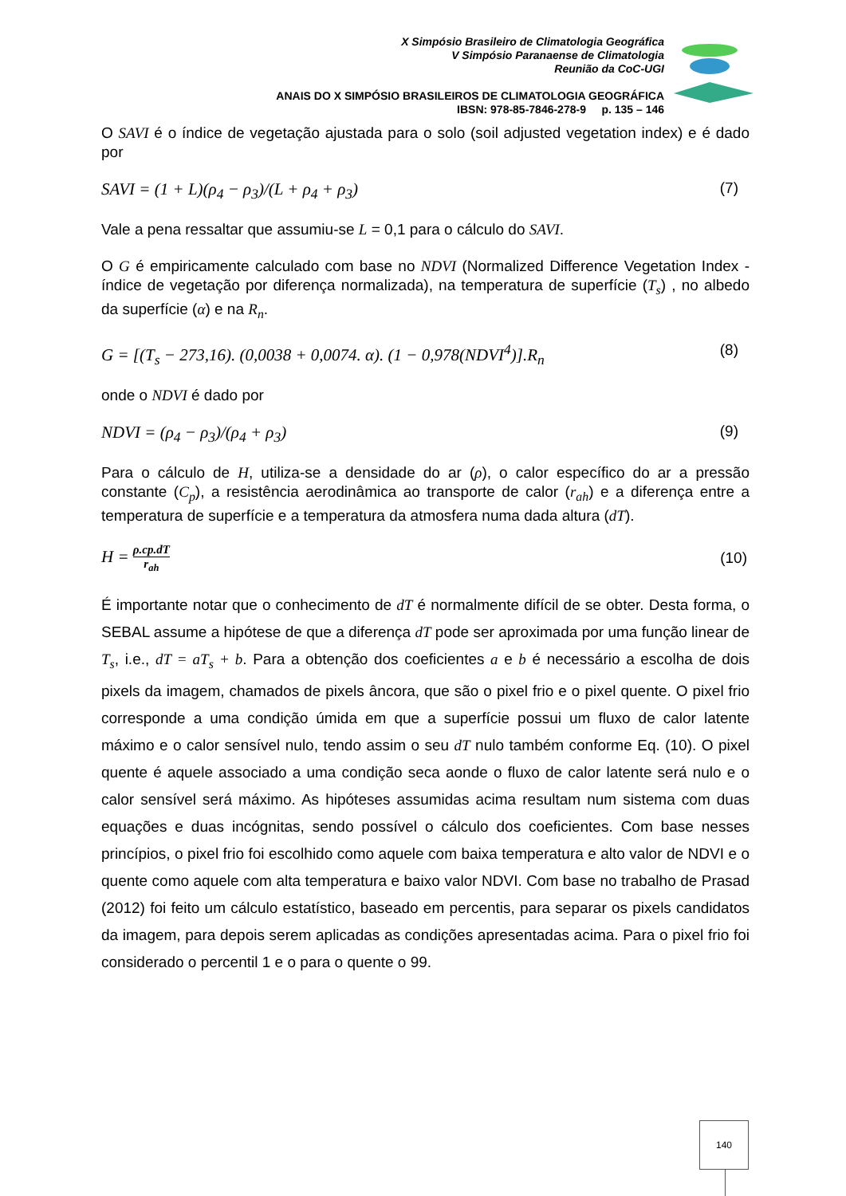X Simpósio Brasileiro de Climatologia Geográfica
V Simpósio Paranaense de Climatologia
Reunião da CoC-UGI
ANAIS DO X SIMPÓSIO BRASILEIROS DE CLIMATOLOGIA GEOGRÁFICA
IBSN: 978-85-7846-278-9 p. 135 – 146
O SAVI é o índice de vegetação ajustada para o solo (soil adjusted vegetation index) e é dado por
SAVI = (1 + L)(ρ<sub>4</sub> − ρ<sub>3</sub>)/(L + ρ<sub>4</sub> + ρ<sub>3</sub>) (7)
Vale a pena ressaltar que assumiu-se L = 0,1 para o cálculo do SAVI.
O G é empiricamente calculado com base no NDVI (Normalized Difference Vegetation Index - índice de vegetação por diferença normalizada), na temperatura de superfície (T<sub>s</sub>) , no albedo da superfície (α) e na R<sub>n</sub>.
G = [(T<sub>s</sub> − 273,16). (0,0038 + 0,0074. α). (1 − 0,978(NDVI<sup>4</sup>)].R<sub>n</sub> (8)
onde o NDVI é dado por
NDVI = (ρ<sub>4</sub> − ρ<sub>3</sub>)/(ρ<sub>4</sub> + ρ<sub>3</sub>) (9)
Para o cálculo de H, utiliza-se a densidade do ar (ρ), o calor específico do ar a pressão constante (C<sub>p</sub>), a resistência aerodinâmica ao transporte de calor (r<sub>ah</sub>) e a diferença entre a temperatura de superfície e a temperatura da atmosfera numa dada altura (dT).
H = ρ.cp.dT r<sub>ah</sub> (10)
É importante notar que o conhecimento de dT é normalmente difícil de se obter. Desta forma, o SEBAL assume a hipótese de que a diferença dT pode ser aproximada por uma função linear de T<sub>s</sub>, i.e., dT = aT<sub>s</sub> + b. Para a obtenção dos coeficientes a e b é necessário a escolha de dois pixels da imagem, chamados de pixels âncora, que são o pixel frio e o pixel quente. O pixel frio corresponde a uma condição úmida em que a superfície possui um fluxo de calor latente máximo e o calor sensível nulo, tendo assim o seu dT nulo também conforme Eq. (10). O pixel quente é aquele associado a uma condição seca aonde o fluxo de calor latente será nulo e o calor sensível será máximo. As hipóteses assumidas acima resultam num sistema com duas equações e duas incógnitas, sendo possível o cálculo dos coeficientes. Com base nesses princípios, o pixel frio foi escolhido como aquele com baixa temperatura e alto valor de NDVI e o quente como aquele com alta temperatura e baixo valor NDVI. Com base no trabalho de Prasad (2012) foi feito um cálculo estatístico, baseado em percentis, para separar os pixels candidatos da imagem, para depois serem aplicadas as condições apresentadas acima. Para o pixel frio foi considerado o percentil 1 e o para o quente o 99.
140